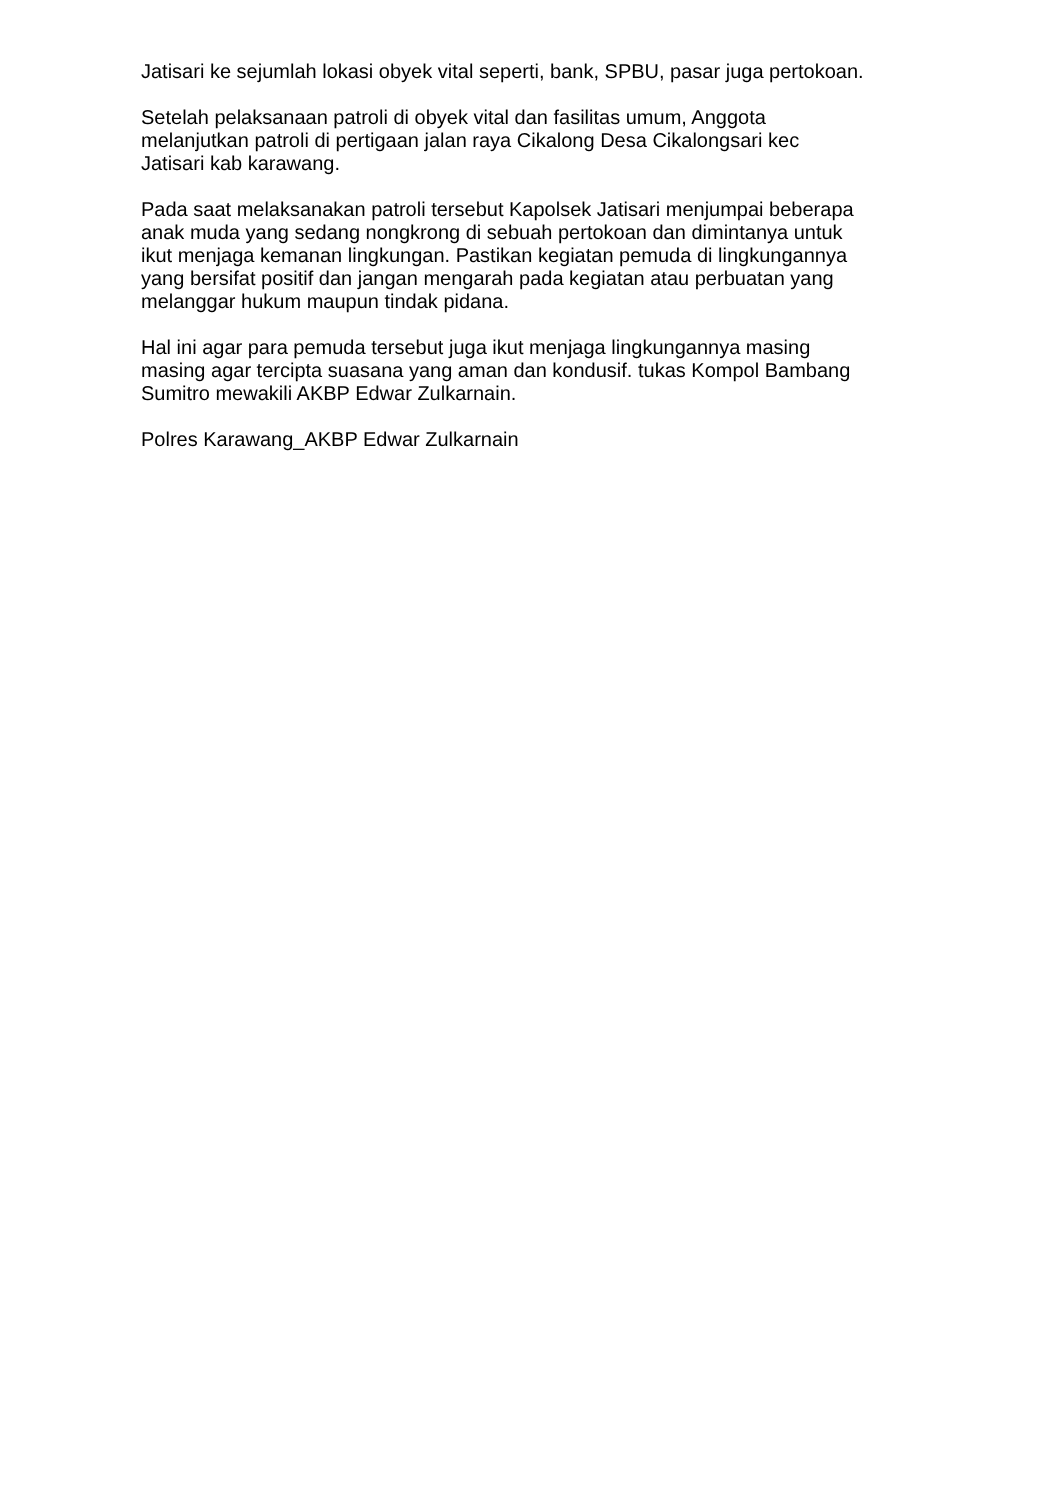Jatisari ke sejumlah lokasi obyek vital seperti, bank, SPBU, pasar juga pertokoan.
Setelah pelaksanaan patroli di obyek vital dan fasilitas umum, Anggota
melanjutkan patroli di pertigaan jalan raya Cikalong Desa Cikalongsari kec
Jatisari kab karawang.
Pada saat melaksanakan patroli tersebut Kapolsek Jatisari menjumpai beberapa
anak muda yang sedang nongkrong di sebuah pertokoan dan dimintanya untuk
ikut menjaga kemanan lingkungan. Pastikan kegiatan pemuda di lingkungannya
yang bersifat positif dan jangan mengarah pada kegiatan atau perbuatan yang
melanggar hukum maupun tindak pidana.
Hal ini agar para pemuda tersebut juga ikut menjaga lingkungannya masing
masing agar tercipta suasana yang aman dan kondusif. tukas Kompol Bambang
Sumitro mewakili AKBP Edwar Zulkarnain.
Polres Karawang_AKBP Edwar Zulkarnain